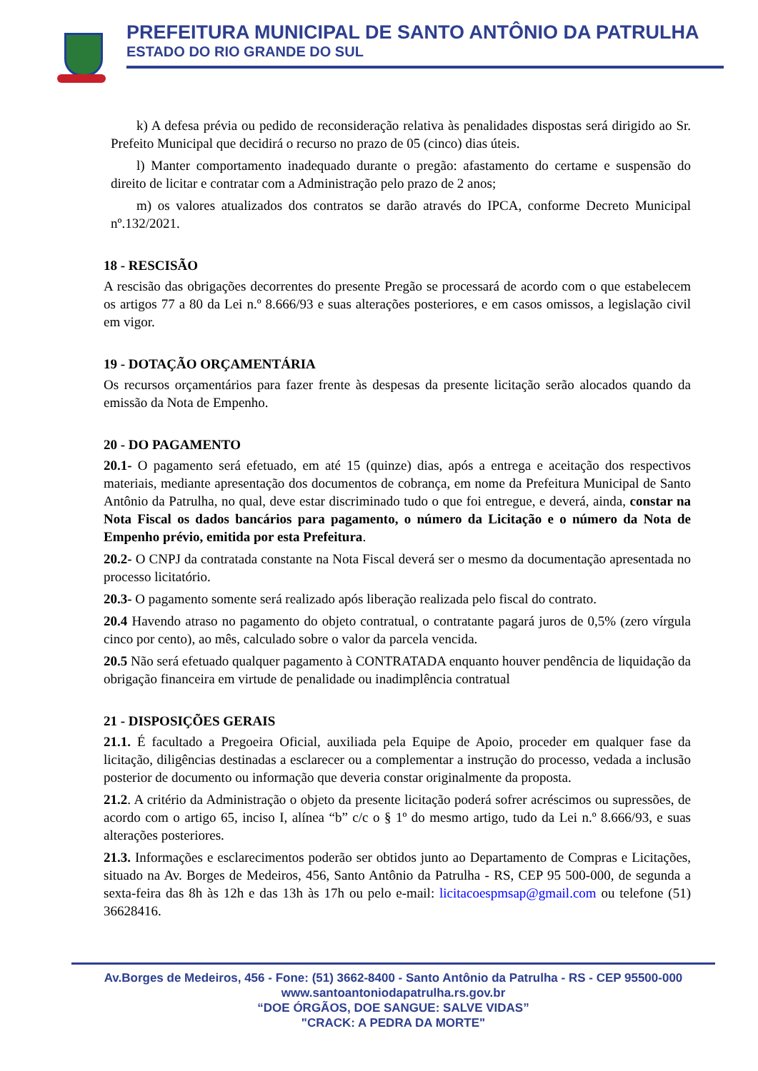PREFEITURA MUNICIPAL DE SANTO ANTÔNIO DA PATRULHA
ESTADO DO RIO GRANDE DO SUL
k) A defesa prévia ou pedido de reconsideração relativa às penalidades dispostas será dirigido ao Sr. Prefeito Municipal que decidirá o recurso no prazo de 05 (cinco) dias úteis.
l) Manter comportamento inadequado durante o pregão: afastamento do certame e suspensão do direito de licitar e contratar com a Administração pelo prazo de 2 anos;
m) os valores atualizados dos contratos se darão através do IPCA, conforme Decreto Municipal nº.132/2021.
18 - RESCISÃO
A rescisão das obrigações decorrentes do presente Pregão se processará de acordo com o que estabelecem os artigos 77 a 80 da Lei n.º 8.666/93 e suas alterações posteriores, e em casos omissos, a legislação civil em vigor.
19 - DOTAÇÃO ORÇAMENTÁRIA
Os recursos orçamentários para fazer frente às despesas da presente licitação serão alocados quando da emissão da Nota de Empenho.
20 - DO PAGAMENTO
20.1- O pagamento será efetuado, em até 15 (quinze) dias, após a entrega e aceitação dos respectivos materiais, mediante apresentação dos documentos de cobrança, em nome da Prefeitura Municipal de Santo Antônio da Patrulha, no qual, deve estar discriminado tudo o que foi entregue, e deverá, ainda, constar na Nota Fiscal os dados bancários para pagamento, o número da Licitação e o número da Nota de Empenho prévio, emitida por esta Prefeitura.
20.2- O CNPJ da contratada constante na Nota Fiscal deverá ser o mesmo da documentação apresentada no processo licitatório.
20.3- O pagamento somente será realizado após liberação realizada pelo fiscal do contrato.
20.4 Havendo atraso no pagamento do objeto contratual, o contratante pagará juros de 0,5% (zero vírgula cinco por cento), ao mês, calculado sobre o valor da parcela vencida.
20.5 Não será efetuado qualquer pagamento à CONTRATADA enquanto houver pendência de liquidação da obrigação financeira em virtude de penalidade ou inadimplência contratual
21 - DISPOSIÇÕES GERAIS
21.1. É facultado a Pregoeira Oficial, auxiliada pela Equipe de Apoio, proceder em qualquer fase da licitação, diligências destinadas a esclarecer ou a complementar a instrução do processo, vedada a inclusão posterior de documento ou informação que deveria constar originalmente da proposta.
21.2. A critério da Administração o objeto da presente licitação poderá sofrer acréscimos ou supressões, de acordo com o artigo 65, inciso I, alínea “b” c/c o § 1º do mesmo artigo, tudo da Lei n.º 8.666/93, e suas alterações posteriores.
21.3. Informações e esclarecimentos poderão ser obtidos junto ao Departamento de Compras e Licitações, situado na Av. Borges de Medeiros, 456, Santo Antônio da Patrulha - RS, CEP 95 500-000, de segunda a sexta-feira das 8h às 12h e das 13h às 17h ou pelo e-mail: licitacoespmsap@gmail.com ou telefone (51) 36628416.
Av.Borges de Medeiros, 456 - Fone: (51) 3662-8400 - Santo Antônio da Patrulha - RS - CEP 95500-000
www.santoantoniodapatrulha.rs.gov.br
“DOE ÓRGÃOS, DOE SANGUE: SALVE VIDAS”
"CRACK: A PEDRA DA MORTE"